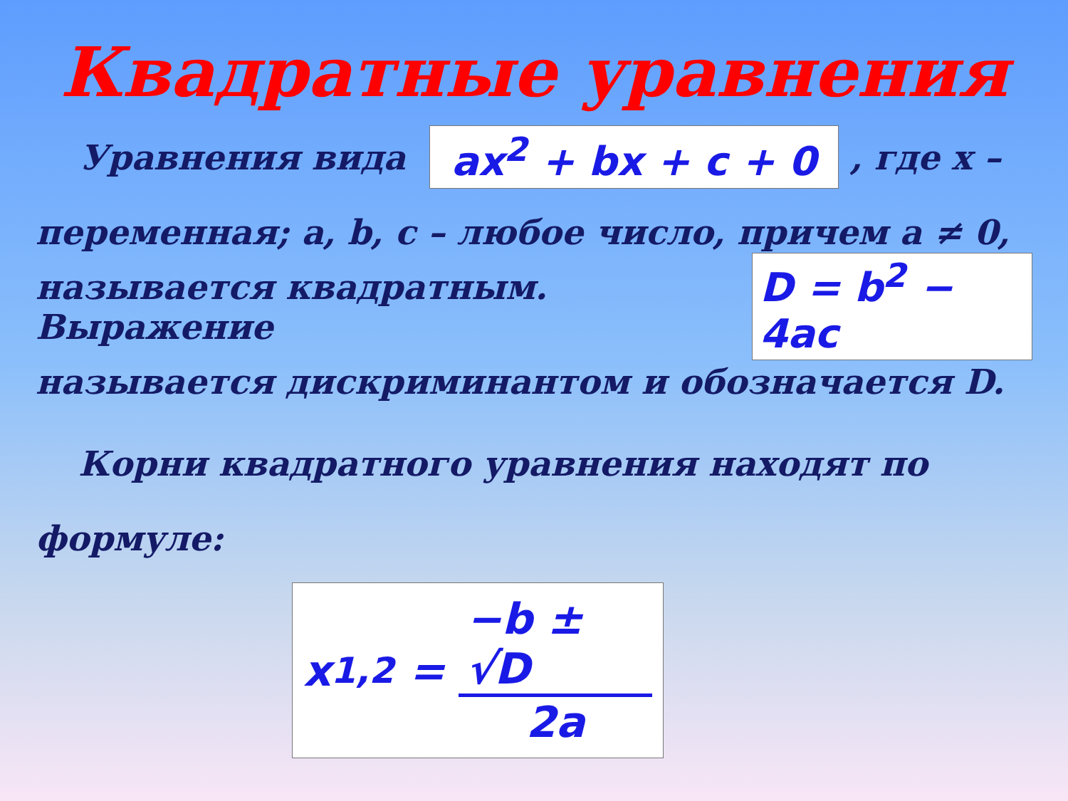Квадратные уравнения
Уравнения вида ax<sup>2</sup> + bx + c + 0 , где x –
переменная; a, b, c – любое число, причем a ≠ 0,
называется квадратным. Выражение D = b<sup>2</sup> − 4ac
называется дискриминантом и обозначается D.
Корни квадратного уравнения находят по
формуле:
x<sub>1,2</sub> = −b ± √D 2a